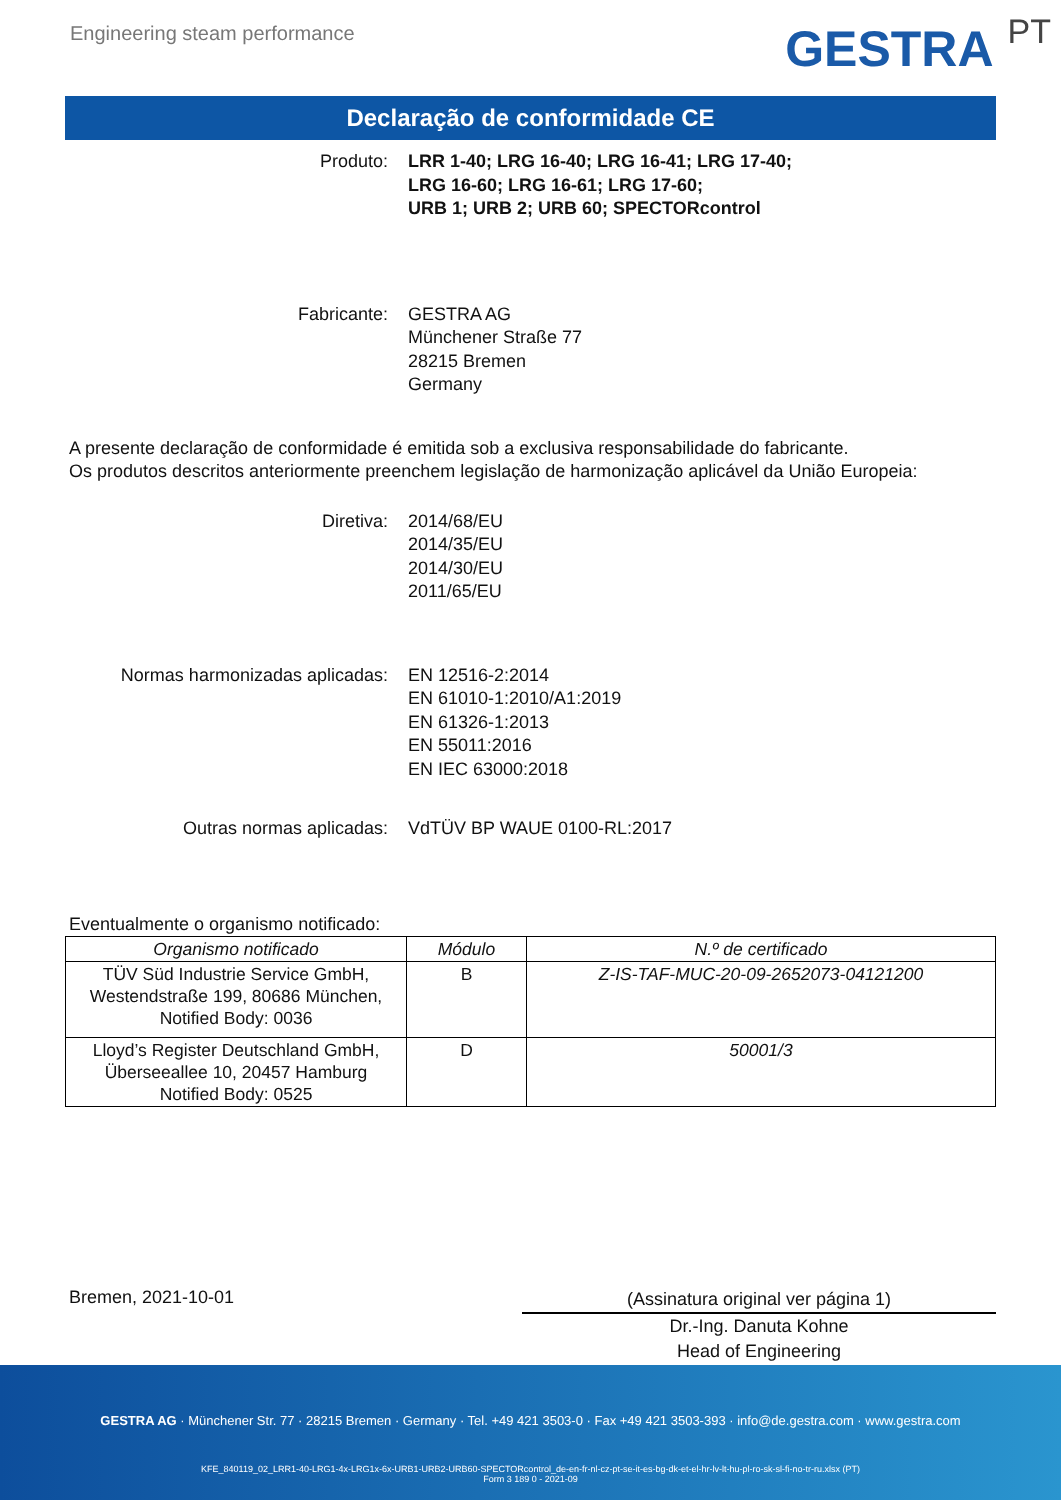Engineering steam performance
GESTRA PT
Declaração de conformidade CE
Produto: LRR 1-40; LRG 16-40; LRG 16-41; LRG 17-40;
LRG 16-60; LRG 16-61; LRG 17-60;
URB 1; URB 2; URB 60; SPECTORcontrol
Fabricante: GESTRA AG
Münchener Straße 77
28215 Bremen
Germany
A presente declaração de conformidade é emitida sob a exclusiva responsabilidade do fabricante.
Os produtos descritos anteriormente preenchem legislação de harmonização aplicável da União Europeia:
Diretiva: 2014/68/EU
2014/35/EU
2014/30/EU
2011/65/EU
Normas harmonizadas aplicadas: EN 12516-2:2014
EN 61010-1:2010/A1:2019
EN 61326-1:2013
EN 55011:2016
EN IEC 63000:2018
Outras normas aplicadas: VdTÜV BP WAUE 0100-RL:2017
Eventualmente o organismo notificado:
| Organismo notificado | Módulo | N.º de certificado |
| --- | --- | --- |
| TÜV Süd Industrie Service GmbH, Westendstraße 199, 80686 München, Notified Body: 0036 | B | Z-IS-TAF-MUC-20-09-2652073-04121200 |
| Lloyd’s Register Deutschland GmbH, Überseeallee 10, 20457 Hamburg Notified Body: 0525 | D | 50001/3 |
Bremen, 2021-10-01
(Assinatura original ver página 1)
Dr.-Ing. Danuta Kohne
Head of Engineering
GESTRA AG · Münchener Str. 77 · 28215 Bremen · Germany · Tel. +49 421 3503-0 · Fax +49 421 3503-393 · info@de.gestra.com · www.gestra.com
KFE_840119_02_LRR1-40-LRG1-4x-LRG1x-6x-URB1-URB2-URB60-SPECTORcontrol_de-en-fr-nl-cz-pt-se-it-es-bg-dk-et-el-hr-lv-lt-hu-pl-ro-sk-sl-fi-no-tr-ru.xlsx (PT)
Form 3 189 0 - 2021-09